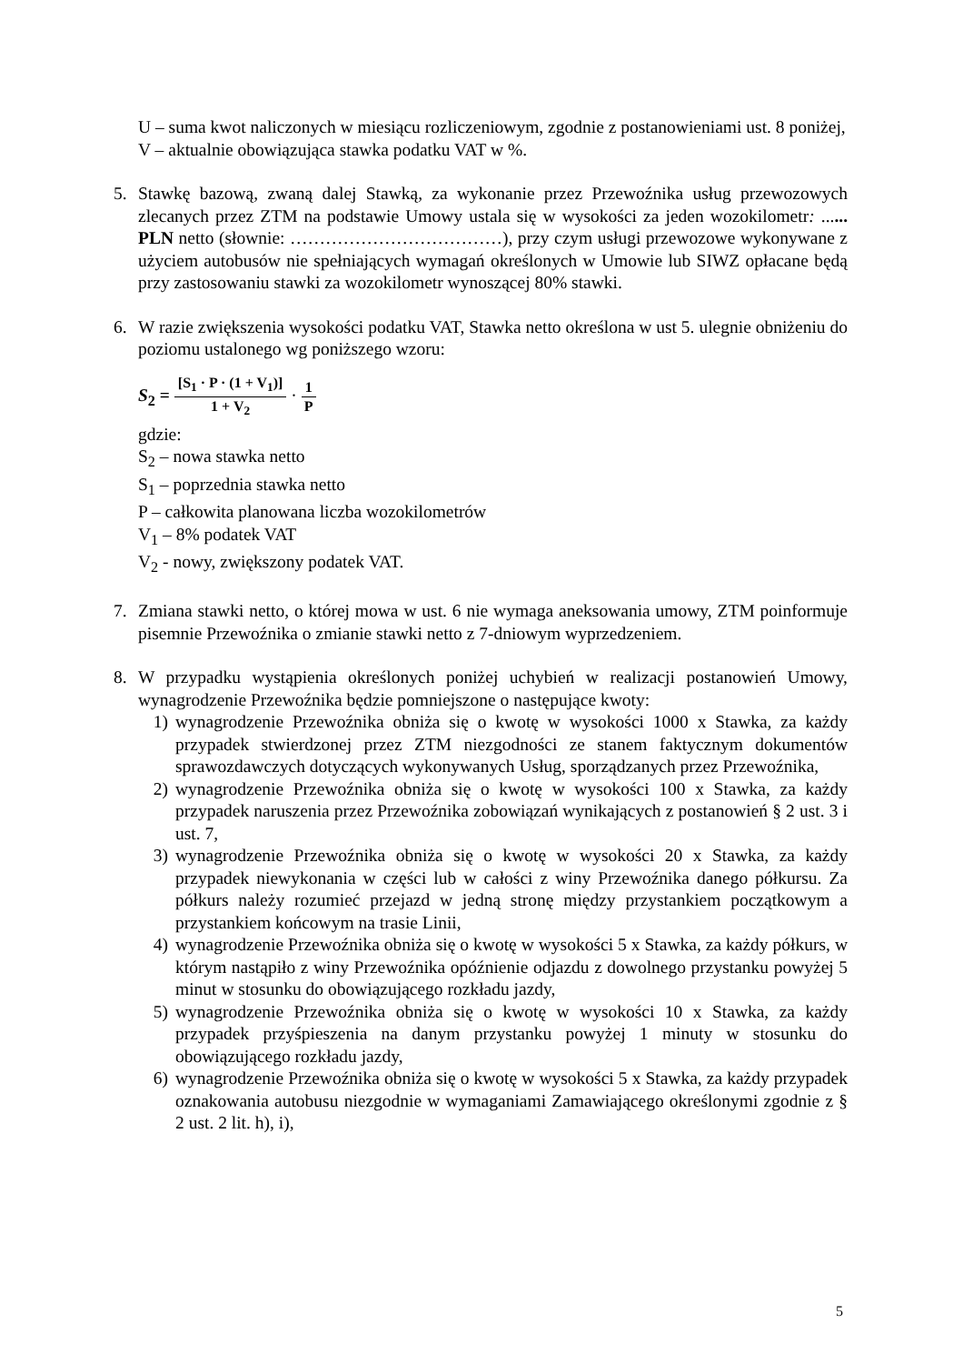U – suma kwot naliczonych w miesiącu rozliczeniowym, zgodnie z postanowieniami ust. 8 poniżej,
V – aktualnie obowiązująca stawka podatku VAT w %.
5. Stawkę bazową, zwaną dalej Stawką, za wykonanie przez Przewoźnika usług przewozowych zlecanych przez ZTM na podstawie Umowy ustala się w wysokości za jeden wozokilometr: ...... PLN netto (słownie: ………………………………), przy czym usługi przewozowe wykonywane z użyciem autobusów nie spełniających wymagań określonych w Umowie lub SIWZ opłacane będą przy zastosowaniu stawki za wozokilometr wynoszącej 80% stawki.
6. W razie zwiększenia wysokości podatku VAT, Stawka netto określona w ust 5. ulegnie obniżeniu do poziomu ustalonego wg poniższego wzoru:
S<sub>2</sub> = [S<sub>1</sub> · P · (1 + V<sub>1</sub>)] 1 + V<sub>2</sub> · 1 P
gdzie:
S<sub>2</sub> – nowa stawka netto
S<sub>1</sub> – poprzednia stawka netto
P – całkowita planowana liczba wozokilometrów
V<sub>1</sub> – 8% podatek VAT
V<sub>2</sub> - nowy, zwiększony podatek VAT.
7. Zmiana stawki netto, o której mowa w ust. 6 nie wymaga aneksowania umowy, ZTM poinformuje pisemnie Przewoźnika o zmianie stawki netto z 7-dniowym wyprzedzeniem.
8. W przypadku wystąpienia określonych poniżej uchybień w realizacji postanowień Umowy, wynagrodzenie Przewoźnika będzie pomniejszone o następujące kwoty:
1) wynagrodzenie Przewoźnika obniża się o kwotę w wysokości 1000 x Stawka, za każdy przypadek stwierdzonej przez ZTM niezgodności ze stanem faktycznym dokumentów sprawozdawczych dotyczących wykonywanych Usług, sporządzanych przez Przewoźnika,
2) wynagrodzenie Przewoźnika obniża się o kwotę w wysokości 100 x Stawka, za każdy przypadek naruszenia przez Przewoźnika zobowiązań wynikających z postanowień § 2 ust. 3 i ust. 7,
3) wynagrodzenie Przewoźnika obniża się o kwotę w wysokości 20 x Stawka, za każdy przypadek niewykonania w części lub w całości z winy Przewoźnika danego półkursu. Za półkurs należy rozumieć przejazd w jedną stronę między przystankiem początkowym a przystankiem końcowym na trasie Linii,
4) wynagrodzenie Przewoźnika obniża się o kwotę w wysokości 5 x Stawka, za każdy półkurs, w którym nastąpiło z winy Przewoźnika opóźnienie odjazdu z dowolnego przystanku powyżej 5 minut w stosunku do obowiązującego rozkładu jazdy,
5) wynagrodzenie Przewoźnika obniża się o kwotę w wysokości 10 x Stawka, za każdy przypadek przyśpieszenia na danym przystanku powyżej 1 minuty w stosunku do obowiązującego rozkładu jazdy,
6) wynagrodzenie Przewoźnika obniża się o kwotę w wysokości 5 x Stawka, za każdy przypadek oznakowania autobusu niezgodnie w wymaganiami Zamawiającego określonymi zgodnie z § 2 ust. 2 lit. h), i),
5